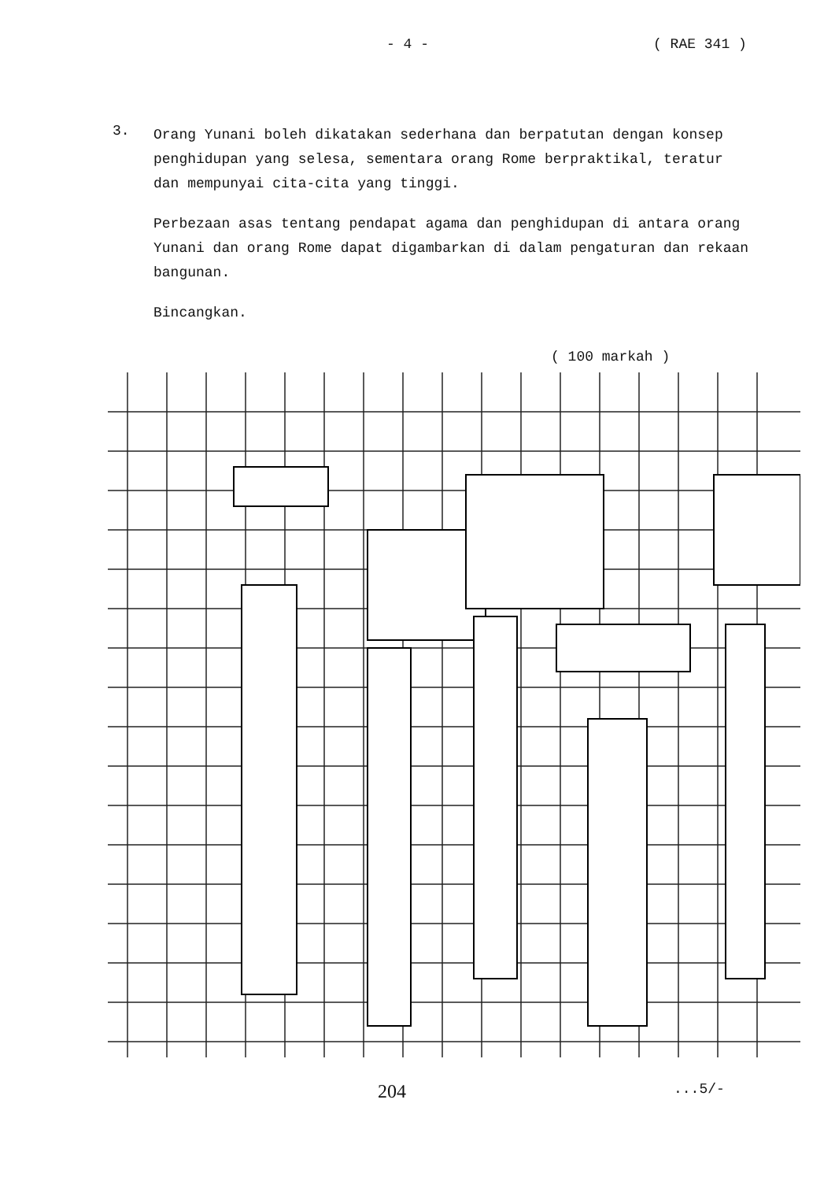- 4 - ( RAE 341 )
3.
Orang Yunani boleh dikatakan sederhana dan berpatutan dengan konsep penghidupan yang selesa, sementara orang Rome berpraktikal, teratur dan mempunyai cita-cita yang tinggi.
Perbezaan asas tentang pendapat agama dan penghidupan di antara orang Yunani dan orang Rome dapat digambarkan di dalam pengaturan dan rekaan bangunan.
Bincangkan.
( 100 markah )
204
...5/-